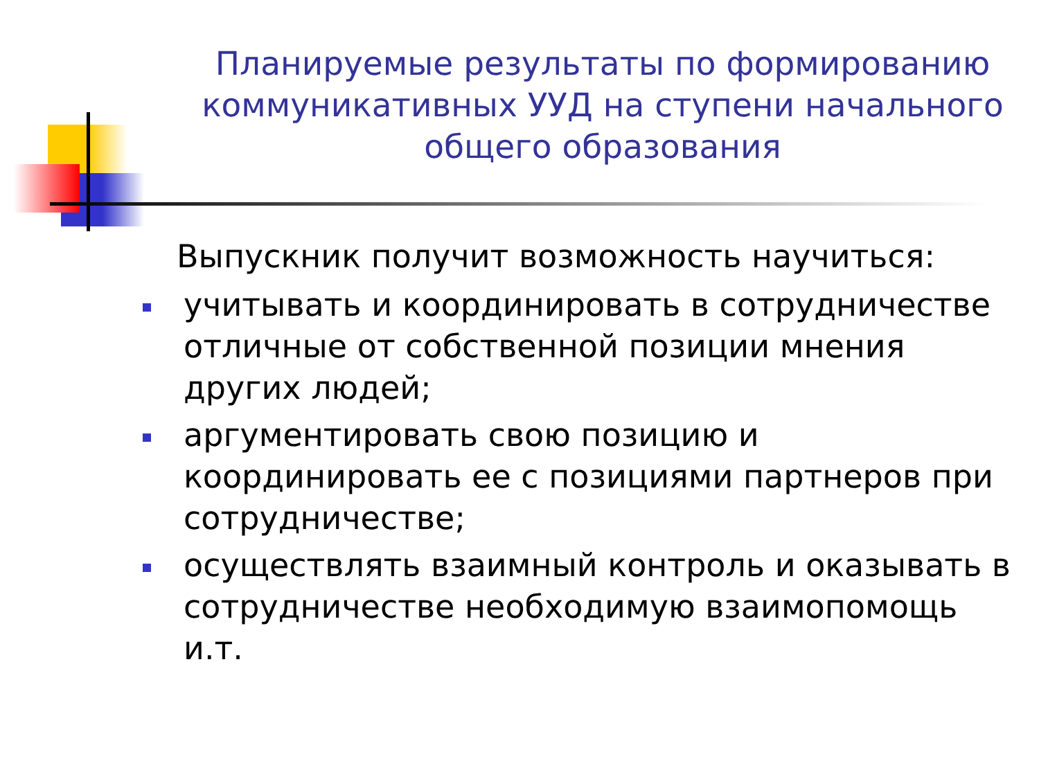Планируемые результаты по формированию коммуникативных УУД на ступени начального общего образования
Выпускник получит возможность научиться:
учитывать и координировать в сотрудничестве отличные от собственной позиции мнения других людей;
аргументировать свою позицию и координировать ее с позициями партнеров при сотрудничестве;
осуществлять взаимный контроль и оказывать в сотрудничестве необходимую взаимопомощь и.т.